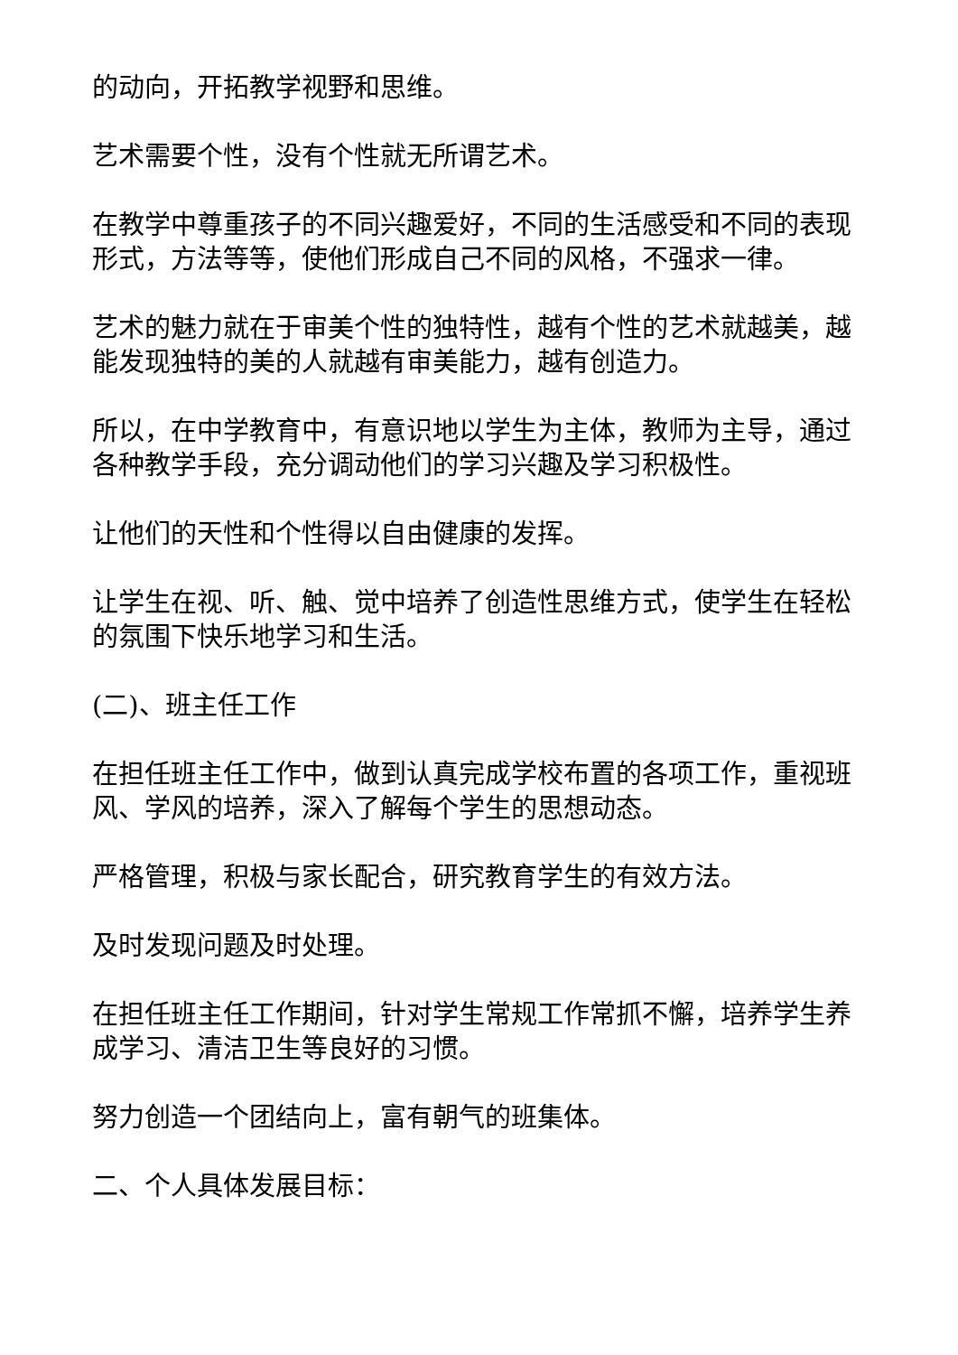的动向，开拓教学视野和思维。
艺术需要个性，没有个性就无所谓艺术。
在教学中尊重孩子的不同兴趣爱好，不同的生活感受和不同的表现形式，方法等等，使他们形成自己不同的风格，不强求一律。
艺术的魅力就在于审美个性的独特性，越有个性的艺术就越美，越能发现独特的美的人就越有审美能力，越有创造力。
所以，在中学教育中，有意识地以学生为主体，教师为主导，通过各种教学手段，充分调动他们的学习兴趣及学习积极性。
让他们的天性和个性得以自由健康的发挥。
让学生在视、听、触、觉中培养了创造性思维方式，使学生在轻松的氛围下快乐地学习和生活。
(二)、班主任工作
在担任班主任工作中，做到认真完成学校布置的各项工作，重视班风、学风的培养，深入了解每个学生的思想动态。
严格管理，积极与家长配合，研究教育学生的有效方法。
及时发现问题及时处理。
在担任班主任工作期间，针对学生常规工作常抓不懈，培养学生养成学习、清洁卫生等良好的习惯。
努力创造一个团结向上，富有朝气的班集体。
二、个人具体发展目标：